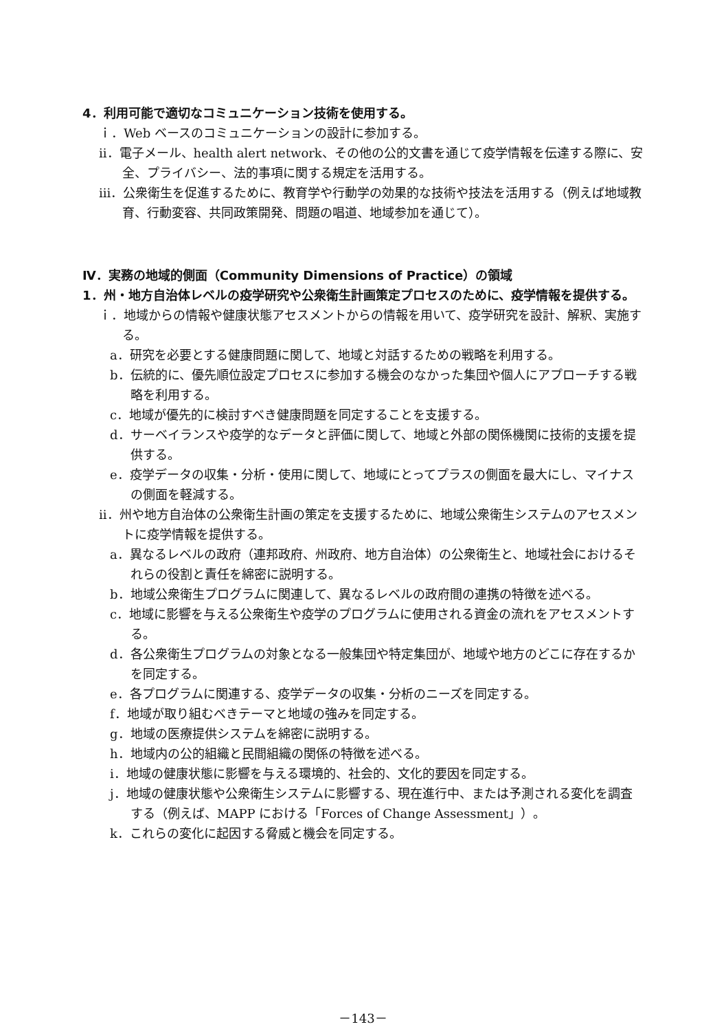4．利用可能で適切なコミュニケーション技術を使用する。
ｉ．Web ベースのコミュニケーションの設計に参加する。
ii．電子メール、health alert network、その他の公的文書を通じて疫学情報を伝達する際に、安全、プライバシー、法的事項に関する規定を活用する。
iii．公衆衛生を促進するために、教育学や行動学の効果的な技術や技法を活用する（例えば地域教育、行動変容、共同政策開発、問題の唱道、地域参加を通じて）。
Ⅳ．実務の地域的側面（Community Dimensions of Practice）の領域
1．州・地方自治体レベルの疫学研究や公衆衛生計画策定プロセスのために、疫学情報を提供する。
ｉ．地域からの情報や健康状態アセスメントからの情報を用いて、疫学研究を設計、解釈、実施する。
a．研究を必要とする健康問題に関して、地域と対話するための戦略を利用する。
b．伝統的に、優先順位設定プロセスに参加する機会のなかった集団や個人にアプローチする戦略を利用する。
c．地域が優先的に検討すべき健康問題を同定することを支援する。
d．サーベイランスや疫学的なデータと評価に関して、地域と外部の関係機関に技術的支援を提供する。
e．疫学データの収集・分析・使用に関して、地域にとってプラスの側面を最大にし、マイナスの側面を軽減する。
ii．州や地方自治体の公衆衛生計画の策定を支援するために、地域公衆衛生システムのアセスメントに疫学情報を提供する。
a．異なるレベルの政府（連邦政府、州政府、地方自治体）の公衆衛生と、地域社会におけるそれらの役割と責任を綿密に説明する。
b．地域公衆衛生プログラムに関連して、異なるレベルの政府間の連携の特徴を述べる。
c．地域に影響を与える公衆衛生や疫学のプログラムに使用される資金の流れをアセスメントする。
d．各公衆衛生プログラムの対象となる一般集団や特定集団が、地域や地方のどこに存在するかを同定する。
e．各プログラムに関連する、疫学データの収集・分析のニーズを同定する。
f．地域が取り組むべきテーマと地域の強みを同定する。
g．地域の医療提供システムを綿密に説明する。
h．地域内の公的組織と民間組織の関係の特徴を述べる。
i．地域の健康状態に影響を与える環境的、社会的、文化的要因を同定する。
j．地域の健康状態や公衆衛生システムに影響する、現在進行中、または予測される変化を調査する（例えば、MAPP における「Forces of Change Assessment」）。
k．これらの変化に起因する脅威と機会を同定する。
－143－